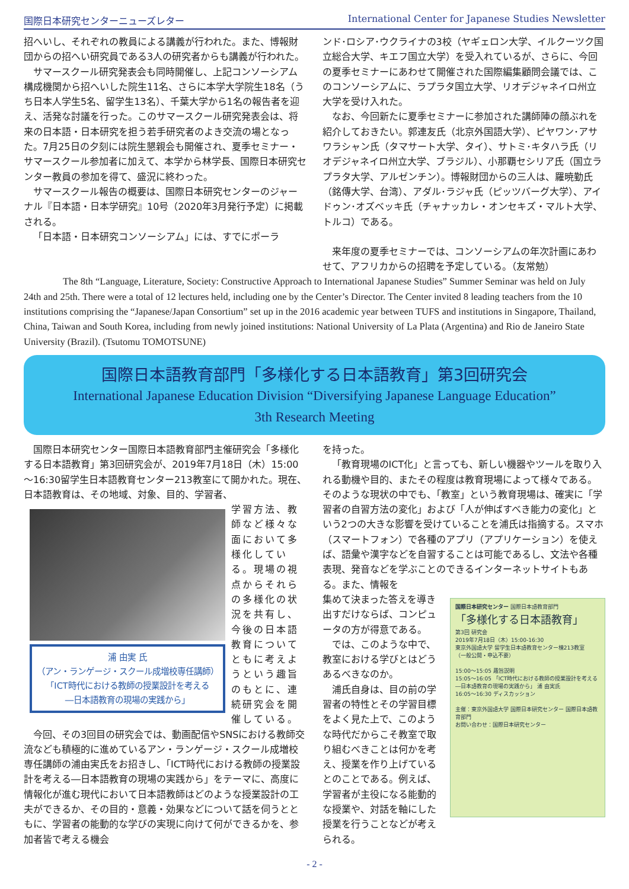国際日本研究センターニューズレター International Center for Japanese Studies Newsletter
招へいし、それぞれの教員による講義が行われた。また、博報財団からの招へい研究員である3人の研究者からも講義が行われた。
サマースクール研究発表会も同時開催し、上記コンソーシアム構成機関から招へいした院生11名、さらに本学大学院生18名（うち日本人学生5名、留学生13名）、千葉大学から1名の報告者を迎え、活発な討議を行った。このサマースクール研究発表会は、将来の日本語・日本研究を担う若手研究者のよき交流の場となった。7月25日の夕刻には院生懇親会も開催され、夏季セミナー・サマースクール参加者に加えて、本学から林学長、国際日本研究センター教員の参加を得て、盛況に終わった。
サマースクール報告の概要は、国際日本研究センターのジャーナル『日本語・日本学研究』10号（2020年3月発行予定）に掲載される。
「日本語・日本研究コンソーシアム」には、すでにポーラ
ンド･ロシア･ウクライナの3校（ヤギェロン大学、イルクーツク国立総合大学、キエフ国立大学）を受入れているが、さらに、今回の夏季セミナーにあわせて開催された国際編集顧問会議では、このコンソーシアムに、ラプラタ国立大学、リオデジャネイロ州立大学を受け入れた。
なお、今回新たに夏季セミナーに参加された講師陣の顔ぶれを紹介しておきたい。郭連友氏（北京外国語大学）、ピヤワン･アサワラシャン氏（タマサート大学、タイ）、サトミ･キタハラ氏（リオデジャネイロ州立大学、ブラジル）、小那覇セシリア氏（国立ラプラタ大学、アルゼンチン）。博報財団からの三人は、羅暁勤氏（銘傳大学、台湾）、アダル･ラジャ氏（ピッツバーグ大学）、アイドゥン･オズベッキ氏（チャナッカレ・オンセキズ・マルト大学、トルコ）である。
来年度の夏季セミナーでは、コンソーシアムの年次計画にあわせて、アフリカからの招聘を予定している。（友常勉）
The 8th “Language, Literature, Society: Constructive Approach to International Japanese Studies” Summer Seminar was held on July 24th and 25th. There were a total of 12 lectures held, including one by the Center’s Director. The Center invited 8 leading teachers from the 10 institutions comprising the “Japanese/Japan Consortium” set up in the 2016 academic year between TUFS and institutions in Singapore, Thailand, China, Taiwan and South Korea, including from newly joined institutions: National University of La Plata (Argentina) and Rio de Janeiro State University (Brazil). (Tsutomu TOMOTSUNE)
国際日本語教育部門「多様化する日本語教育」第3回研究会
International Japanese Education Division “Diversifying Japanese Language Education”
3th Research Meeting
国際日本研究センター国際日本語教育部門主催研究会「多様化する日本語教育」第3回研究会が、2019年7月18日（木）15:00～16:30留学生日本語教育センター213教室にて開かれた。現在、日本語教育は、その地域、対象、目的、学習者、
浦 由実 氏
（アン・ランゲージ・スクール成増校専任講師）
「ICT時代における教師の授業設計を考える
―日本語教育の現場の実践から」
学習方法、教師など様々な面において多様化している。現場の視点からそれらの多様化の状況を共有し、今後の日本語教育についてともに考えようという趣旨のもとに、連続研究会を開催している。
今回、その3回目の研究会では、動画配信やSNSにおける教師交流なども積極的に進めているアン・ランゲージ・スクール成増校専任講師の浦由実氏をお招きし、「ICT時代における教師の授業設計を考える―日本語教育の現場の実践から」をテーマに、高度に情報化が進む現代において日本語教師はどのような授業設計の工夫ができるか、その目的・意義・効果などについて話を伺うとともに、学習者の能動的な学びの実現に向けて何ができるかを、参加者皆で考える機会
を持った。
「教育現場のICT化」と言っても、新しい機器やツールを取り入れる動機や目的、またその程度は教育現場によって様々である。そのような現状の中でも、「教室」という教育現場は、確実に「学習者の自習方法の変化」および「人が伸ばすべき能力の変化」という2つの大きな影響を受けていることを浦氏は指摘する。スマホ（スマートフォン）で各種のアプリ（アプリケーション）を使えば、語彙や漢字などを自習することは可能であるし、文法や各種表現、発音などを学ぶことのできるインターネットサイトもある。また、情報を
国際日本研究センター 国際日本語教育部門
「多様化する日本語教育」
第3回 研究会
2019年7月18日（木）15:00-16:30
東京外国語大学 留学生日本語教育センター棟213教室
（一般公開・申込不要）
15:00～15:05 趣旨説明
15:05～16:05 「ICT時代における教師の授業設計を考える―日本語教育の現場の実践から」 浦 由実氏
16:05～16:30 ディスカッション
主催：東京外国語大学 国際日本研究センター 国際日本語教育部門
お問い合わせ：国際日本研究センター
集めて決まった答えを導き出すだけならば、コンピュータの方が得意である。
では、このような中で、教室における学びとはどうあるべきなのか。
浦氏自身は、目の前の学習者の特性とその学習目標をよく見た上で、このような時代だからこそ教室で取り組むべきことは何かを考え、授業を作り上げているとのことである。例えば、学習者が主役になる能動的な授業や、対話を軸にした授業を行うことなどが考えられる。
- 2 -